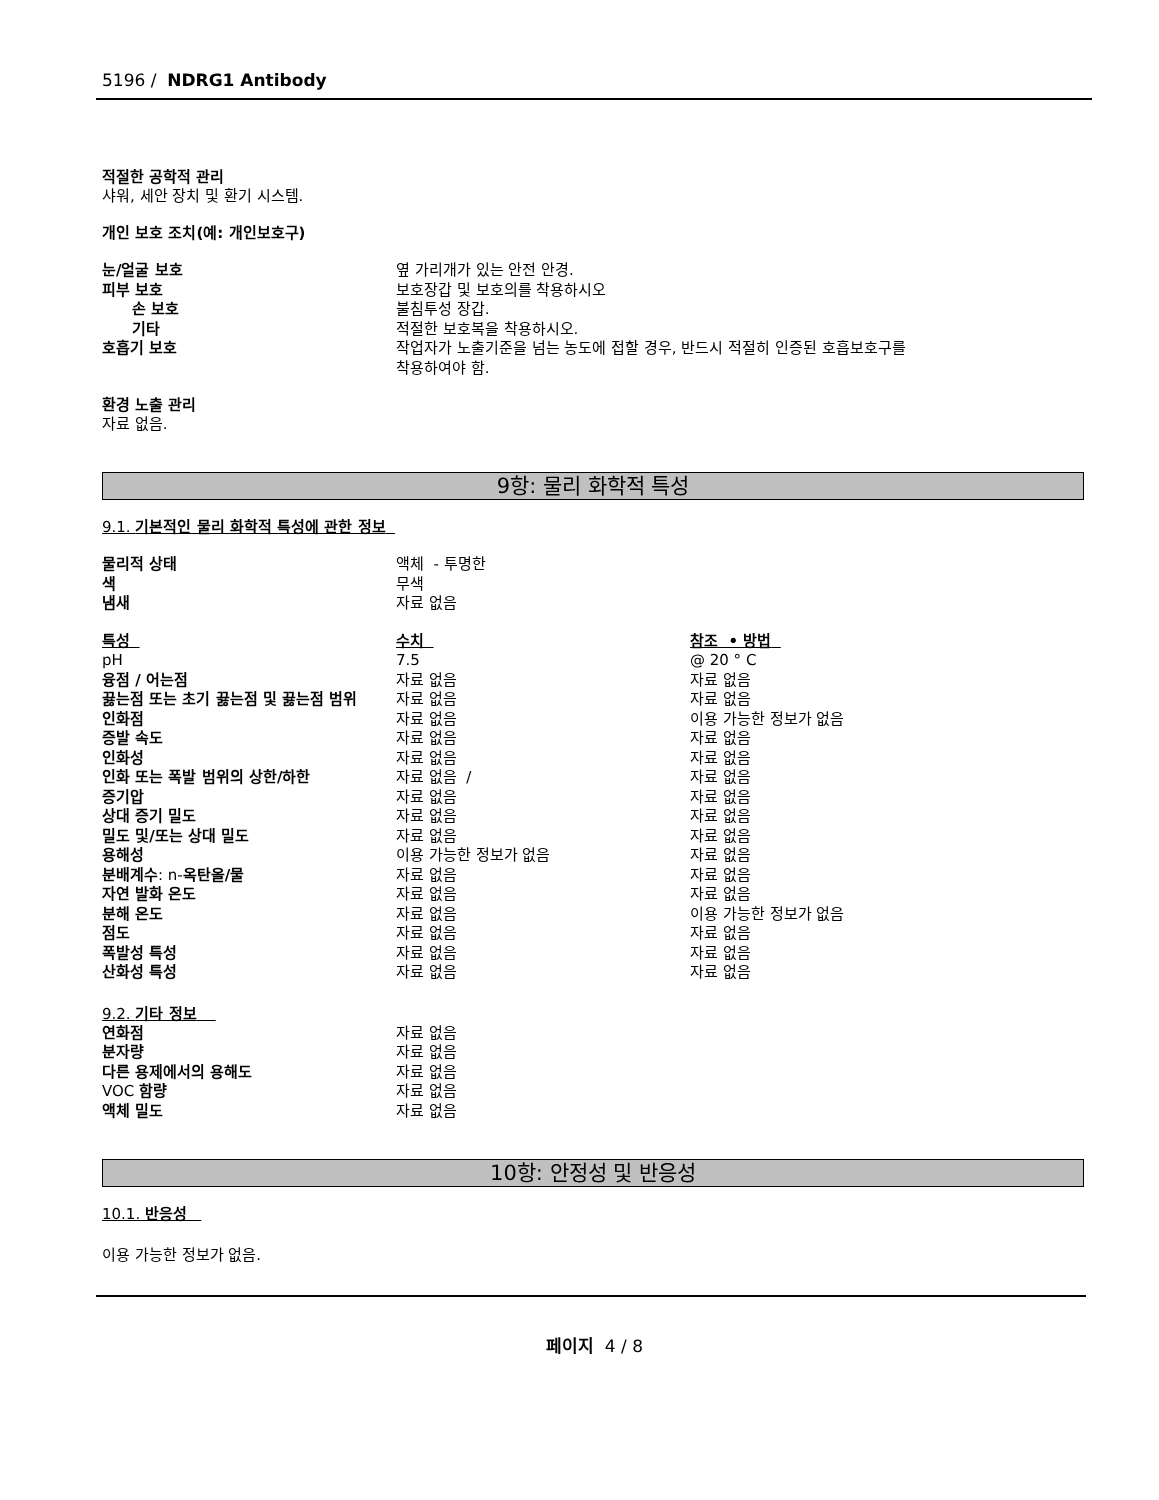5196 / NDRG1 Antibody
적절한 공학적 관리
샤워, 세안 장치 및 환기 시스템.
개인 보호 조치(예: 개인보호구)
| 눈/얼굴 보호 | 옆 가리개가 있는 안전 안경. |
| 피부 보호 | 보호장갑 및 보호의를 착용하시오 |
| 손 보호 | 불침투성 장갑. |
| 기타 | 적절한 보호복을 착용하시오. |
| 호흡기 보호 | 작업자가 노출기준을 넘는 농도에 접할 경우, 반드시 적절히 인증된 호흡보호구를 착용하여야 함. |
환경 노출 관리
자료 없음.
9항: 물리 화학적 특성
9.1. 기본적인 물리 화학적 특성에 관한 정보
| 물리적 상태 | 액체 - 투명한 |
| 색 | 무색 |
| 냄새 | 자료 없음 |
| 특성 | 수치 | 참조 • 방법 |
| pH | 7.5 | @ 20 ° C |
| 융점 / 어는점 | 자료 없음 | 자료 없음 |
| 끓는점 또는 초기 끓는점 및 끓는점 범위 | 자료 없음 | 자료 없음 |
| 인화점 | 자료 없음 | 이용 가능한 정보가 없음 |
| 증발 속도 | 자료 없음 | 자료 없음 |
| 인화성 | 자료 없음 | 자료 없음 |
| 인화 또는 폭발 범위의 상한/하한 | 자료 없음 / | 자료 없음 |
| 증기압 | 자료 없음 | 자료 없음 |
| 상대 증기 밀도 | 자료 없음 | 자료 없음 |
| 밀도 및/또는 상대 밀도 | 자료 없음 | 자료 없음 |
| 용해성 | 이용 가능한 정보가 없음 | 자료 없음 |
| 분배계수 : n- 옥탄올/물 | 자료 없음 | 자료 없음 |
| 자연 발화 온도 | 자료 없음 | 자료 없음 |
| 분해 온도 | 자료 없음 | 이용 가능한 정보가 없음 |
| 점도 | 자료 없음 | 자료 없음 |
| 폭발성 특성 | 자료 없음 | 자료 없음 |
| 산화성 특성 | 자료 없음 | 자료 없음 |
9.2. 기타 정보
| 연화점 | 자료 없음 |
| 분자량 | 자료 없음 |
| 다른 용제에서의 용해도 | 자료 없음 |
| VOC 함량 | 자료 없음 |
| 액체 밀도 | 자료 없음 |
10항: 안정성 및 반응성
10.1. 반응성
이용 가능한 정보가 없음.
페이지 4 / 8